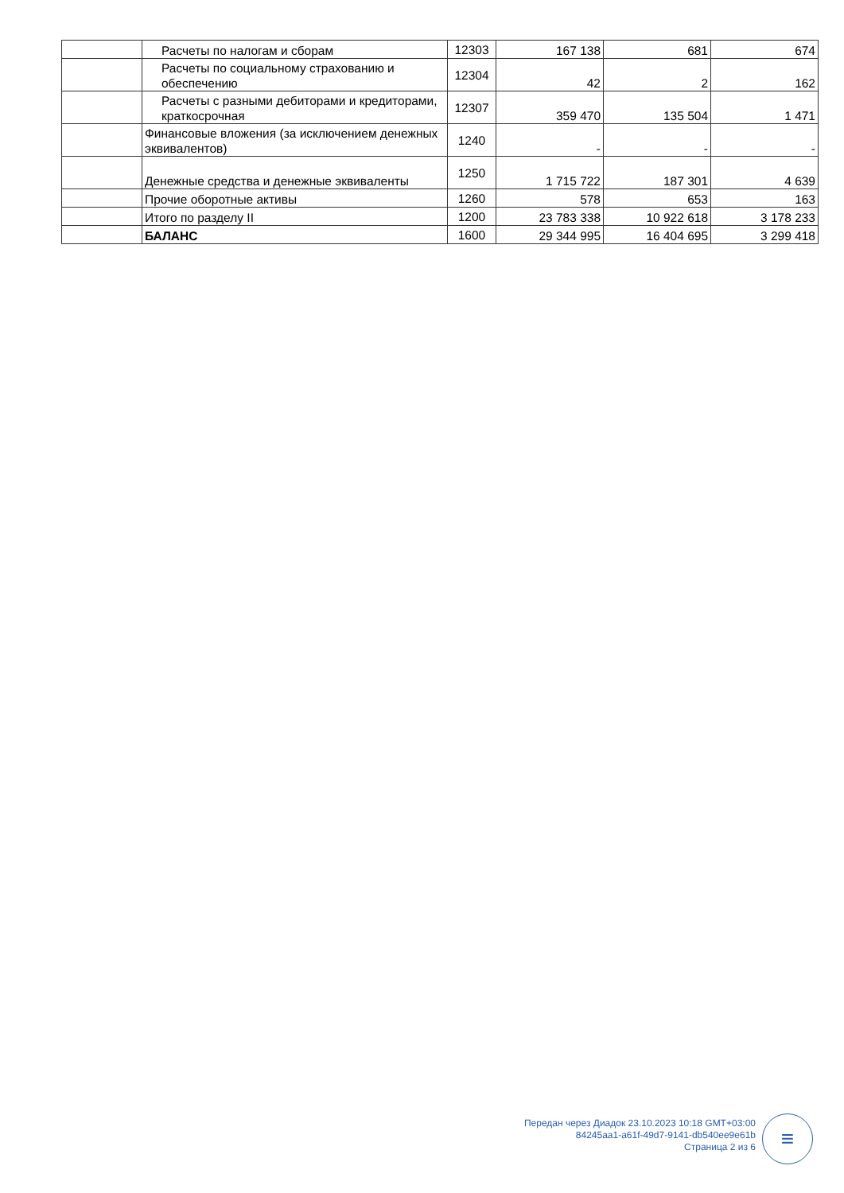| | Расчеты по налогам и сборам | 12303 | 167 138 | 681 | 674 |
| | Расчеты по социальному страхованию и обеспечению | 12304 | 42 | 2 | 162 |
| | Расчеты с разными дебиторами и кредиторами, краткосрочная | 12307 | 359 470 | 135 504 | 1 471 |
| | Финансовые вложения (за исключением денежных эквивалентов) | 1240 | - | - | - |
| | Денежные средства и денежные эквиваленты | 1250 | 1 715 722 | 187 301 | 4 639 |
| | Прочие оборотные активы | 1260 | 578 | 653 | 163 |
| | Итого по разделу II | 1200 | 23 783 338 | 10 922 618 | 3 178 233 |
| | БАЛАНС | 1600 | 29 344 995 | 16 404 695 | 3 299 418 |
Передан через Диадок 23.10.2023 10:18 GMT+03:00
84245aa1-a61f-49d7-9141-db540ee9e61b
Страница 2 из 6
≡